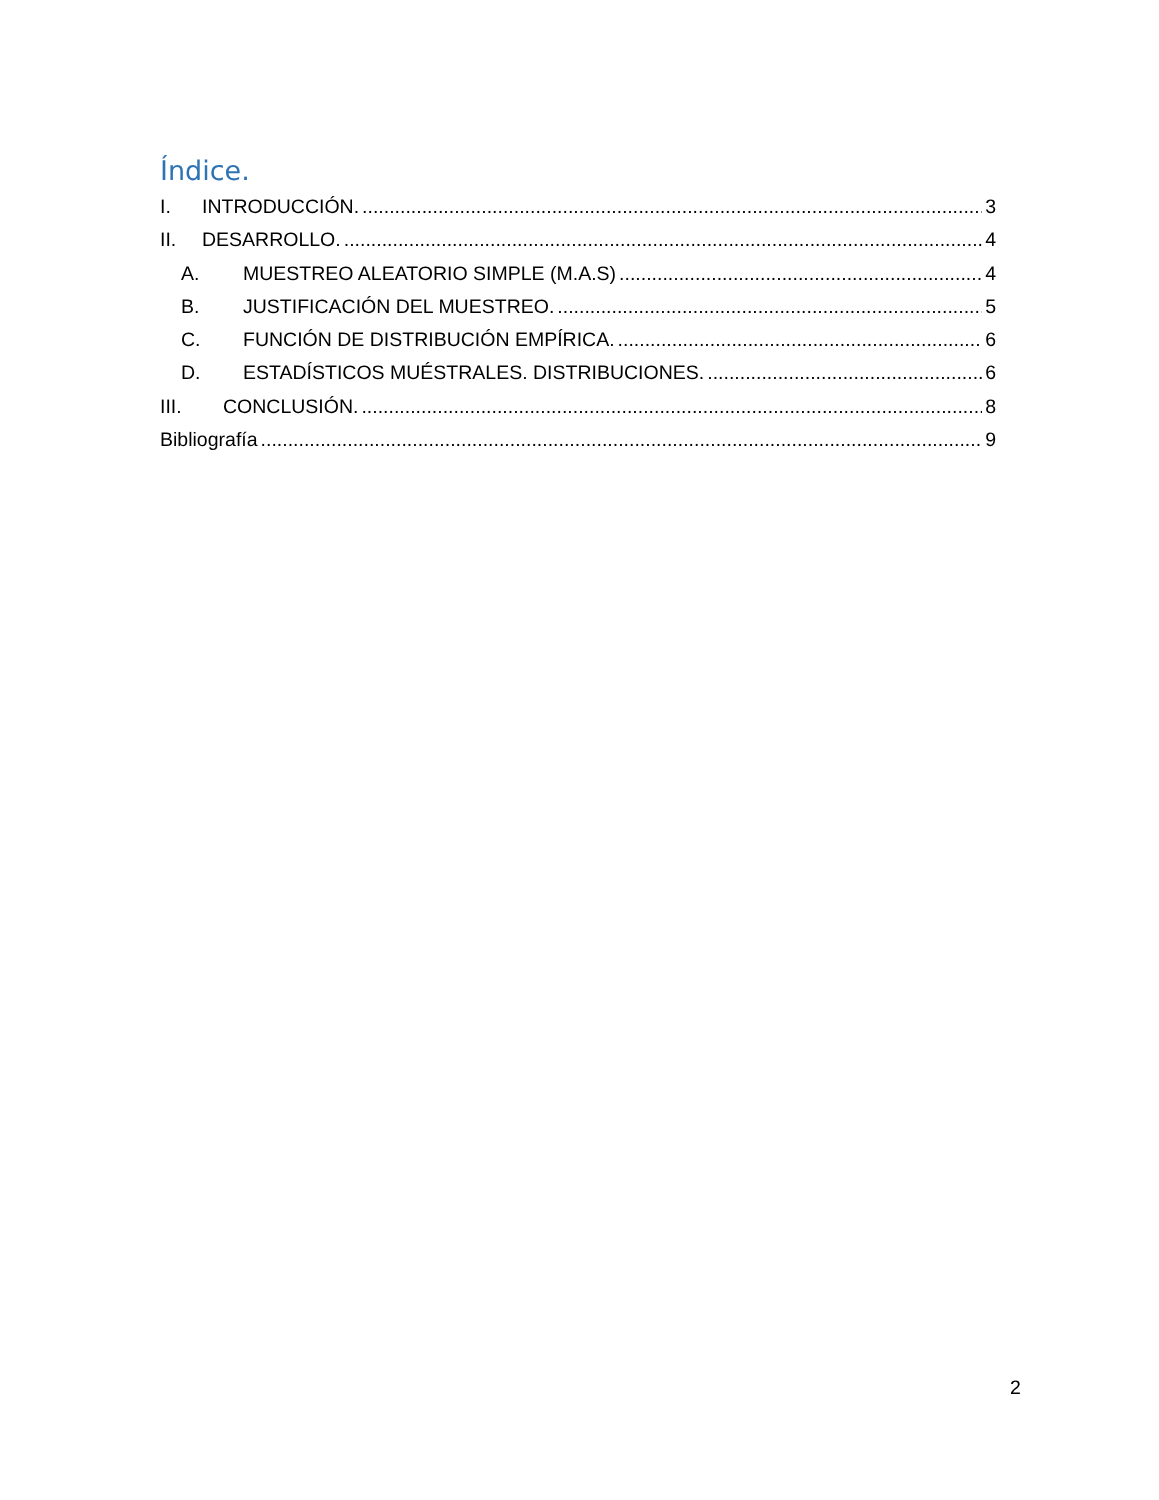Índice.
I. INTRODUCCIÓN. 3
II. DESARROLLO. 4
A. MUESTREO ALEATORIO SIMPLE (M.A.S) 4
B. JUSTIFICACIÓN DEL MUESTREO. 5
C. FUNCIÓN DE DISTRIBUCIÓN EMPÍRICA. 6
D. ESTADÍSTICOS MUÉSTRALES. DISTRIBUCIONES. 6
III. CONCLUSIÓN. 8
Bibliografía 9
2